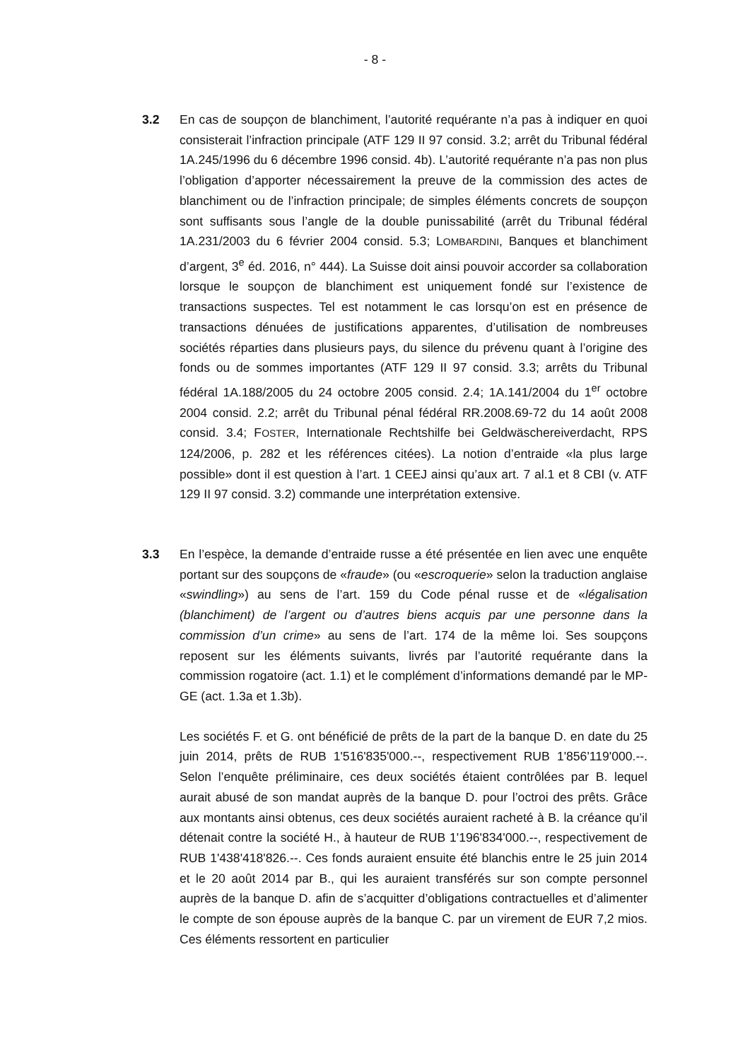- 8 -
3.2 En cas de soupçon de blanchiment, l’autorité requérante n’a pas à indiquer en quoi consisterait l’infraction principale (ATF 129 II 97 consid. 3.2; arrêt du Tribunal fédéral 1A.245/1996 du 6 décembre 1996 consid. 4b). L’autorité requérante n’a pas non plus l’obligation d’apporter nécessairement la preuve de la commission des actes de blanchiment ou de l’infraction principale; de simples éléments concrets de soupçon sont suffisants sous l’angle de la double punissabilité (arrêt du Tribunal fédéral 1A.231/2003 du 6 février 2004 consid. 5.3; LOMBARDINI, Banques et blanchiment d’argent, 3<sup>e</sup> éd. 2016, n° 444). La Suisse doit ainsi pouvoir accorder sa collaboration lorsque le soupçon de blanchiment est uniquement fondé sur l’existence de transactions suspectes. Tel est notamment le cas lorsqu’on est en présence de transactions dénuées de justifications apparentes, d’utilisation de nombreuses sociétés réparties dans plusieurs pays, du silence du prévenu quant à l’origine des fonds ou de sommes importantes (ATF 129 II 97 consid. 3.3; arrêts du Tribunal fédéral 1A.188/2005 du 24 octobre 2005 consid. 2.4; 1A.141/2004 du 1<sup>er</sup> octobre 2004 consid. 2.2; arrêt du Tribunal pénal fédéral RR.2008.69-72 du 14 août 2008 consid. 3.4; FOSTER, Internationale Rechtshilfe bei Geldwäschereiverdacht, RPS 124/2006, p. 282 et les références citées). La notion d’entraide «la plus large possible» dont il est question à l’art. 1 CEEJ ainsi qu’aux art. 7 al.1 et 8 CBI (v. ATF 129 II 97 consid. 3.2) commande une interprétation extensive.
3.3 En l’espèce, la demande d’entraide russe a été présentée en lien avec une enquête portant sur des soupçons de «fraude» (ou «escroquerie» selon la traduction anglaise «swindling») au sens de l’art. 159 du Code pénal russe et de «légalisation (blanchiment) de l’argent ou d’autres biens acquis par une personne dans la commission d’un crime» au sens de l’art. 174 de la même loi. Ses soupçons reposent sur les éléments suivants, livrés par l’autorité requérante dans la commission rogatoire (act. 1.1) et le complément d’informations demandé par le MP-GE (act. 1.3a et 1.3b).
Les sociétés F. et G. ont bénéficié de prêts de la part de la banque D. en date du 25 juin 2014, prêts de RUB 1'516'835'000.--, respectivement RUB 1'856'119'000.--. Selon l’enquête préliminaire, ces deux sociétés étaient contrôlées par B. lequel aurait abusé de son mandat auprès de la banque D. pour l’octroi des prêts. Grâce aux montants ainsi obtenus, ces deux sociétés auraient racheté à B. la créance qu’il détenait contre la société H., à hauteur de RUB 1'196'834'000.--, respectivement de RUB 1'438'418'826.--. Ces fonds auraient ensuite été blanchis entre le 25 juin 2014 et le 20 août 2014 par B., qui les auraient transférés sur son compte personnel auprès de la banque D. afin de s’acquitter d’obligations contractuelles et d’alimenter le compte de son épouse auprès de la banque C. par un virement de EUR 7,2 mios. Ces éléments ressortent en particulier